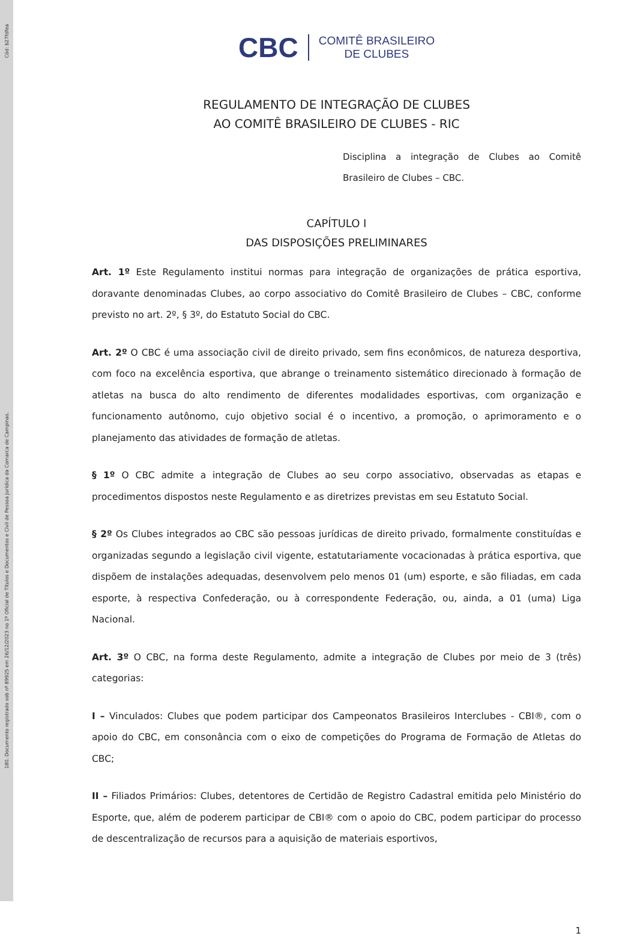Cód: b27fdfea
180. Documento registrado sob nº 89925 em 26/12/2023 no 1º Oficial de Títulos e Documentos e Civil de Pessoa Jurídica da Comarca de Campinas.
CBC COMITÊ BRASILEIRO
DE CLUBES
REGULAMENTO DE INTEGRAÇÃO DE CLUBES
AO COMITÊ BRASILEIRO DE CLUBES - RIC
Disciplina a integração de Clubes ao Comitê Brasileiro de Clubes – CBC.
CAPÍTULO I
DAS DISPOSIÇÕES PRELIMINARES
Art. 1º Este Regulamento institui normas para integração de organizações de prática esportiva, doravante denominadas Clubes, ao corpo associativo do Comitê Brasileiro de Clubes – CBC, conforme previsto no art. 2º, § 3º, do Estatuto Social do CBC.
Art. 2º O CBC é uma associação civil de direito privado, sem fins econômicos, de natureza desportiva, com foco na excelência esportiva, que abrange o treinamento sistemático direcionado à formação de atletas na busca do alto rendimento de diferentes modalidades esportivas, com organização e funcionamento autônomo, cujo objetivo social é o incentivo, a promoção, o aprimoramento e o planejamento das atividades de formação de atletas.
§ 1º O CBC admite a integração de Clubes ao seu corpo associativo, observadas as etapas e procedimentos dispostos neste Regulamento e as diretrizes previstas em seu Estatuto Social.
§ 2º Os Clubes integrados ao CBC são pessoas jurídicas de direito privado, formalmente constituídas e organizadas segundo a legislação civil vigente, estatutariamente vocacionadas à prática esportiva, que dispõem de instalações adequadas, desenvolvem pelo menos 01 (um) esporte, e são filiadas, em cada esporte, à respectiva Confederação, ou à correspondente Federação, ou, ainda, a 01 (uma) Liga Nacional.
Art. 3º O CBC, na forma deste Regulamento, admite a integração de Clubes por meio de 3 (três) categorias:
I – Vinculados: Clubes que podem participar dos Campeonatos Brasileiros Interclubes - CBI®, com o apoio do CBC, em consonância com o eixo de competições do Programa de Formação de Atletas do CBC;
II – Filiados Primários: Clubes, detentores de Certidão de Registro Cadastral emitida pelo Ministério do Esporte, que, além de poderem participar de CBI® com o apoio do CBC, podem participar do processo de descentralização de recursos para a aquisição de materiais esportivos,
1